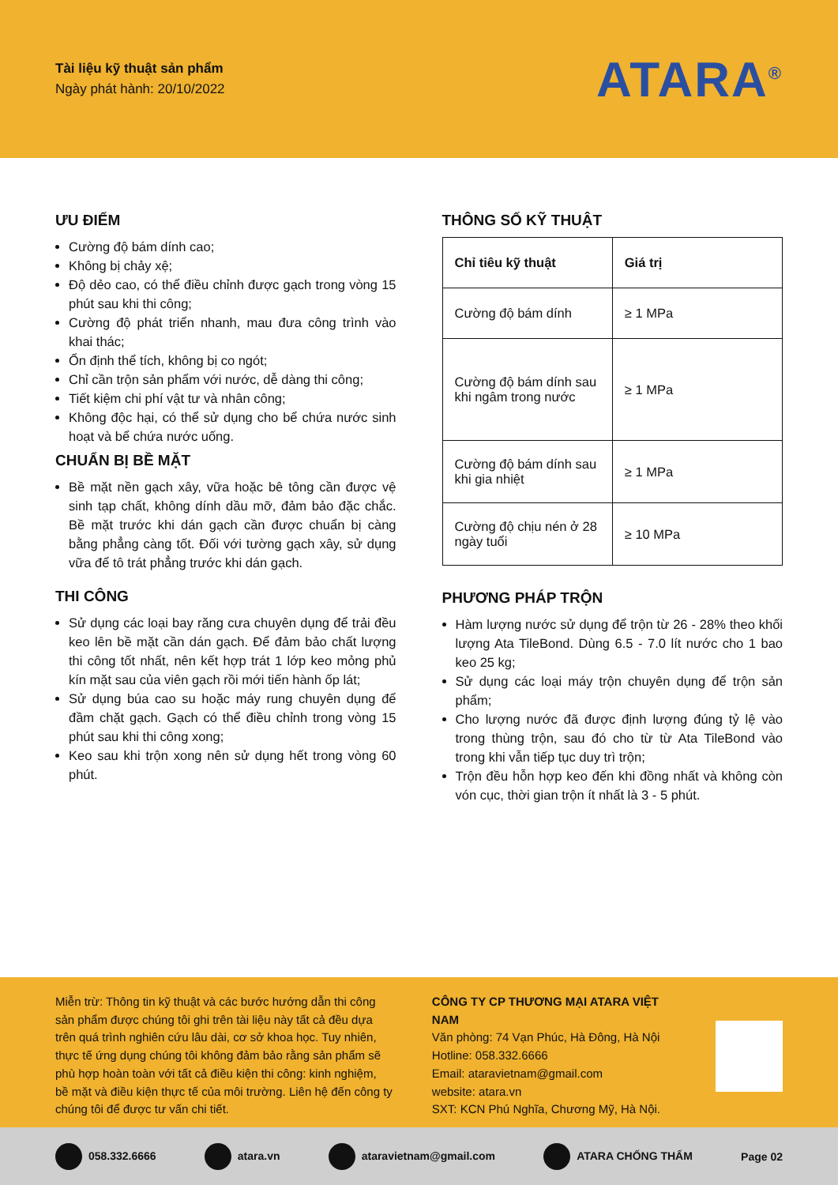Tài liệu kỹ thuật sản phẩm
Ngày phát hành: 20/10/2022
ATARA<sup>®</sup>
ƯU ĐIỂM
Cường độ bám dính cao;
Không bị chảy xệ;
Độ dẻo cao, có thể điều chỉnh được gạch trong vòng 15 phút sau khi thi công;
Cường độ phát triển nhanh, mau đưa công trình vào khai thác;
Ổn định thể tích, không bị co ngót;
Chỉ cần trộn sản phẩm với nước, dễ dàng thi công;
Tiết kiệm chi phí vật tư và nhân công;
Không độc hại, có thể sử dụng cho bể chứa nước sinh hoạt và bể chứa nước uống.
CHUẨN BỊ BỀ MẶT
Bề mặt nền gạch xây, vữa hoặc bê tông cần được vệ sinh tạp chất, không dính dầu mỡ, đảm bảo đặc chắc. Bề mặt trước khi dán gạch cần được chuẩn bị càng bằng phẳng càng tốt. Đối với tường gạch xây, sử dụng vữa để tô trát phẳng trước khi dán gạch.
THI CÔNG
Sử dụng các loại bay răng cưa chuyên dụng để trải đều keo lên bề mặt cần dán gạch. Để đảm bảo chất lượng thi công tốt nhất, nên kết hợp trát 1 lớp keo mỏng phủ kín mặt sau của viên gạch rồi mới tiến hành ốp lát;
Sử dụng búa cao su hoặc máy rung chuyên dụng để đầm chặt gạch. Gạch có thể điều chỉnh trong vòng 15 phút sau khi thi công xong;
Keo sau khi trộn xong nên sử dụng hết trong vòng 60 phút.
THÔNG SỐ KỸ THUẬT
| Chỉ tiêu kỹ thuật | Giá trị |
| --- | --- |
| Cường độ bám dính | ≥ 1 MPa |
| Cường độ bám dính sau khi ngâm trong nước | ≥ 1 MPa |
| Cường độ bám dính sau khi gia nhiệt | ≥ 1 MPa |
| Cường độ chịu nén ở 28 ngày tuổi | ≥ 10 MPa |
PHƯƠNG PHÁP TRỘN
Hàm lượng nước sử dụng để trộn từ 26 - 28% theo khối lượng Ata TileBond. Dùng 6.5 - 7.0 lít nước cho 1 bao keo 25 kg;
Sử dụng các loại máy trộn chuyên dụng để trộn sản phẩm;
Cho lượng nước đã được định lượng đúng tỷ lệ vào trong thùng trộn, sau đó cho từ từ Ata TileBond vào trong khi vẫn tiếp tục duy trì trộn;
Trộn đều hỗn hợp keo đến khi đồng nhất và không còn vón cục, thời gian trộn ít nhất là 3 - 5 phút.
Miễn trừ: Thông tin kỹ thuật và các bước hướng dẫn thi công sản phẩm được chúng tôi ghi trên tài liệu này tất cả đều dựa trên quá trình nghiên cứu lâu dài, cơ sở khoa học. Tuy nhiên, thực tế ứng dụng chúng tôi không đảm bảo rằng sản phẩm sẽ phù hợp hoàn toàn với tất cả điều kiện thi công: kinh nghiệm, bề mặt và điều kiện thực tế của môi trường. Liên hệ đến công ty chúng tôi để được tư vấn chi tiết.
CÔNG TY CP THƯƠNG MẠI ATARA VIỆT NAM
Văn phòng: 74 Vạn Phúc, Hà Đông, Hà Nội
Hotline: 058.332.6666
Email: ataravietnam@gmail.com
website: atara.vn
SXT: KCN Phú Nghĩa, Chương Mỹ, Hà Nội.
058.332.6666 atara.vn ataravietnam@gmail.com ATARA CHỐNG THẤM Page 02